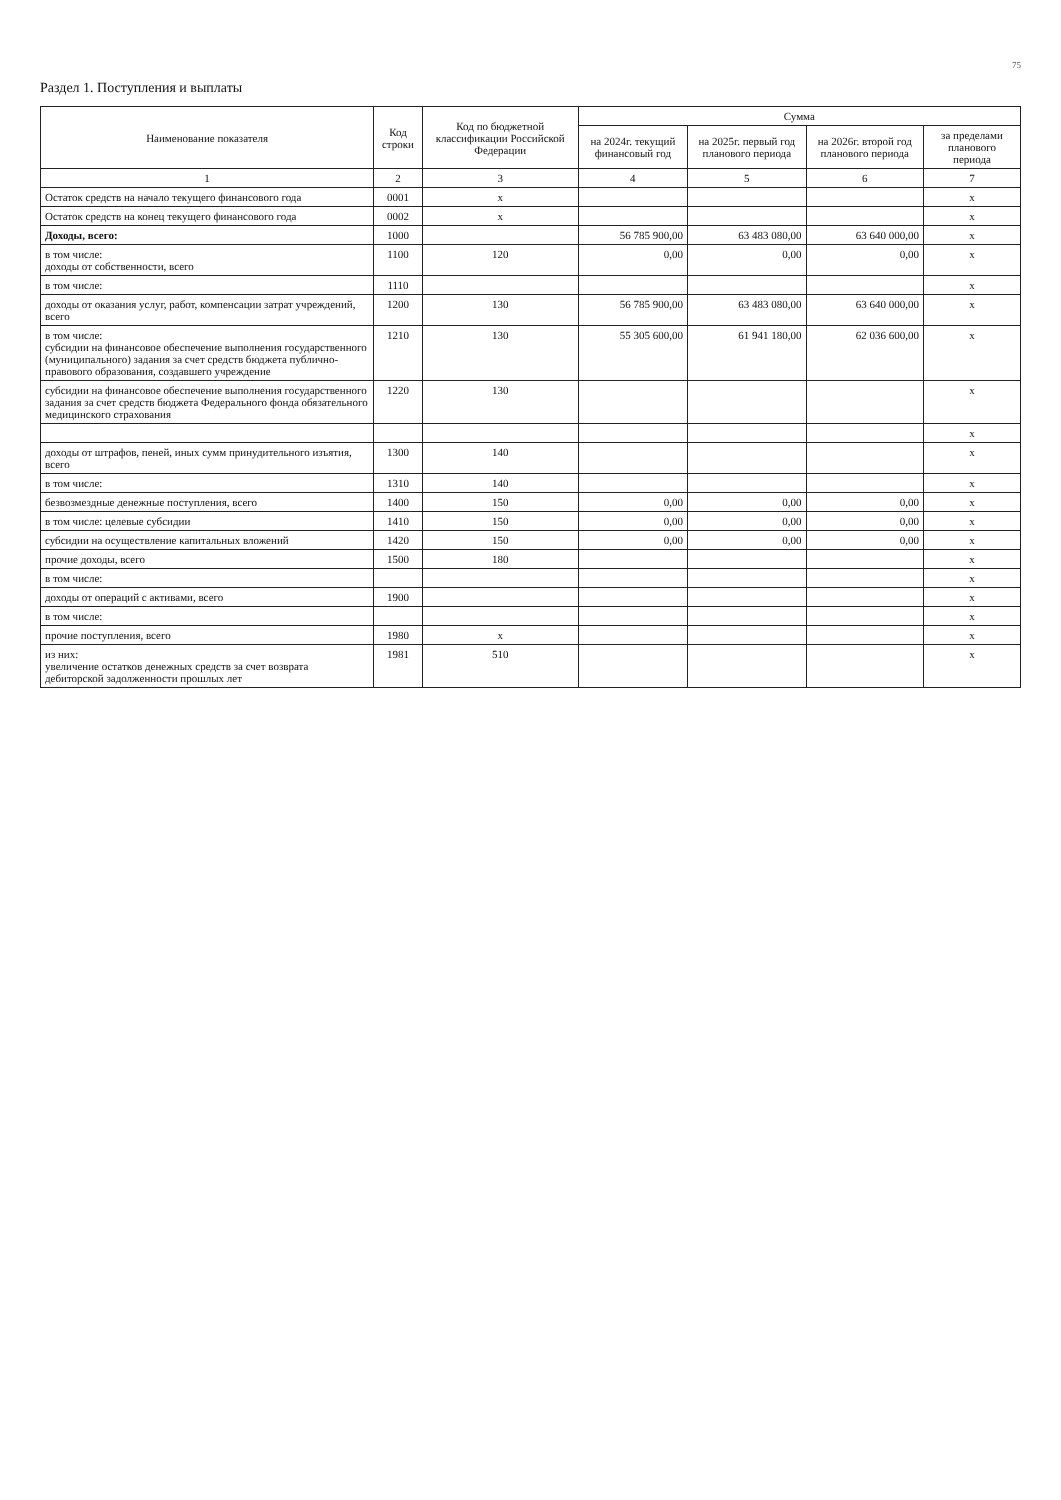75
Раздел 1. Поступления и выплаты
| Наименование показателя | Код строки | Код по бюджетной классификации Российской Федерации | Сумма | | | |
| --- | --- | --- | --- | --- | --- | --- |
| | | | на 2024г. текущий финансовый год | на 2025г. первый год планового периода | на 2026г. второй год планового периода | за пределами планового периода |
| 1 | 2 | 3 | 4 | 5 | 6 | 7 |
| Остаток средств на начало текущего финансового года | 0001 | x | | | | x |
| Остаток средств на конец текущего финансового года | 0002 | x | | | | x |
| Доходы, всего: | 1000 | | 56 785 900,00 | 63 483 080,00 | 63 640 000,00 | x |
| в том числе: доходы от собственности, всего | 1100 | 120 | 0,00 | 0,00 | 0,00 | x |
| в том числе: | 1110 | | | | | x |
| доходы от оказания услуг, работ, компенсации затрат учреждений, всего | 1200 | 130 | 56 785 900,00 | 63 483 080,00 | 63 640 000,00 | x |
| в том числе: субсидии на финансовое обеспечение выполнения государственного (муниципального) задания за счет средств бюджета публично-правового образования, создавшего учреждение | 1210 | 130 | 55 305 600,00 | 61 941 180,00 | 62 036 600,00 | x |
| субсидии на финансовое обеспечение выполнения государственного задания за счет средств бюджета Федерального фонда обязательного медицинского страхования | 1220 | 130 | | | | x |
| | | | | | | x |
| доходы от штрафов, пеней, иных сумм принудительного изъятия, всего | 1300 | 140 | | | | x |
| в том числе: | 1310 | 140 | | | | x |
| безвозмездные денежные поступления, всего | 1400 | 150 | 0,00 | 0,00 | 0,00 | x |
| в том числе: целевые субсидии | 1410 | 150 | 0,00 | 0,00 | 0,00 | x |
| субсидии на осуществление капитальных вложений | 1420 | 150 | 0,00 | 0,00 | 0,00 | x |
| прочие доходы, всего | 1500 | 180 | | | | x |
| в том числе: | | | | | | x |
| доходы от операций с активами, всего | 1900 | | | | | x |
| в том числе: | | | | | | x |
| прочие поступления, всего | 1980 | x | | | | x |
| из них: увеличение остатков денежных средств за счет возврата дебиторской задолженности прошлых лет | 1981 | 510 | | | | x |